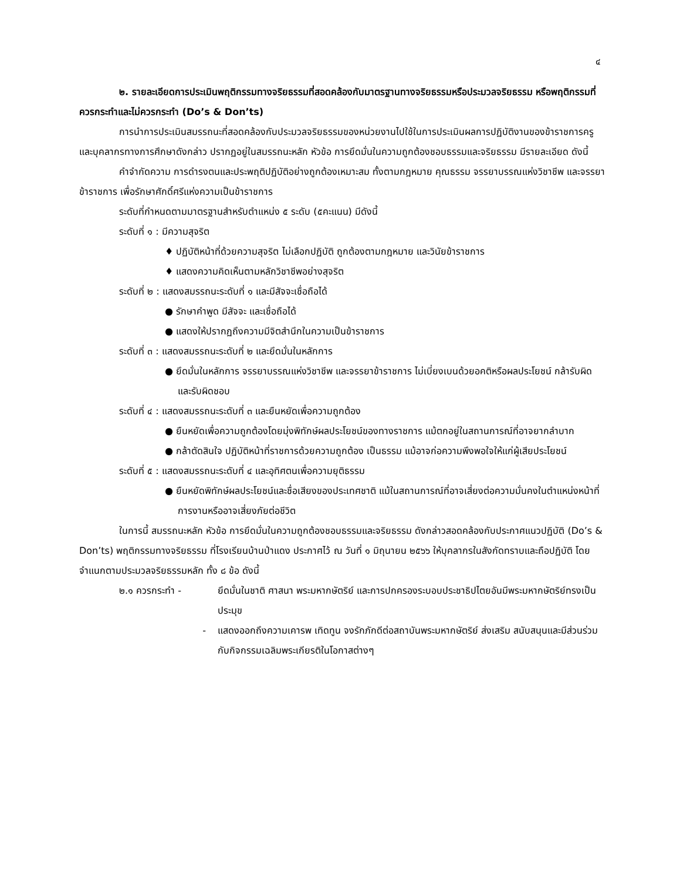๔
๒. รายละเอียดการประเมินพฤติกรรมทางจริยธรรมที่สอดคล้องกับมาตรฐานทางจริยธรรมหรือประมวลจริยธรรม หรือพฤติกรรมที่ควรกระทำและไม่ควรกระทำ (Do’s & Don’ts)
การนำการประเมินสมรรถนะที่สอดคล้องกับประมวลจริยธรรมของหน่วยงานไปใช้ในการประเมินผลการปฏิบัติงานของข้าราชการครูและบุคลากรทางการศึกษาดังกล่าว ปรากฏอยู่ในสมรรถนะหลัก หัวข้อ การยึดมั่นในความถูกต้องชอบธรรมและจริยธรรม มีรายละเอียด ดังนี้
คำจำกัดความ การดำรงตนและประพฤติปฏิบัติอย่างถูกต้องเหมาะสม ทั้งตามกฎหมาย คุณธรรม จรรยาบรรณแห่งวิชาชีพ และจรรยาข้าราชการ เพื่อรักษาศักดิ์ศรีแห่งความเป็นข้าราชการ
ระดับที่กำหนดตามมาตรฐานสำหรับตำแหน่ง ๕ ระดับ (๕คะแนน) มีดังนี้
ระดับที่ ๑ : มีความสุจริต
♦ ปฏิบัติหน้าที่ด้วยความสุจริต ไม่เลือกปฏิบัติ ถูกต้องตามกฎหมาย และวินัยข้าราชการ
♦ แสดงความคิดเห็นตามหลักวิชาชีพอย่างสุจริต
ระดับที่ ๒ : แสดงสมรรถนะระดับที่ ๑ และมีสัจจะเชื่อถือได้
● รักษาคำพูด มีสัจจะ และเชื่อถือได้
● แสดงให้ปรากฏถึงความมีจิตสำนึกในความเป็นข้าราชการ
ระดับที่ ๓ : แสดงสมรรถนะระดับที่ ๒ และยึดมั่นในหลักการ
● ยึดมั่นในหลักการ จรรยาบรรณแห่งวิชาชีพ และจรรยาข้าราชการ ไม่เบี่ยงเบนด้วยอคติหรือผลประโยชน์ กล้ารับผิด และรับผิดชอบ
ระดับที่ ๔ : แสดงสมรรถนะระดับที่ ๓ และยืนหยัดเพื่อความถูกต้อง
● ยืนหยัดเพื่อความถูกต้องโดยมุ่งพิทักษ์ผลประโยชน์ของทางราชการ แม้ตกอยู่ในสถานการณ์ที่อาจยากลำบาก
● กล้าตัดสินใจ ปฏิบัติหน้าที่ราชการด้วยความถูกต้อง เป็นธรรม แม้อาจก่อความพึงพอใจให้แก่ผู้เสียประโยชน์
ระดับที่ ๕ : แสดงสมรรถนะระดับที่ ๔ และอุทิศตนเพื่อความยุติธรรม
● ยืนหยัดพิทักษ์ผลประโยชน์และชื่อเสียงของประเทศชาติ แม้ในสถานการณ์ที่อาจเสี่ยงต่อความมั่นคงในตำแหน่งหน้าที่การงานหรืออาจเสี่ยงภัยต่อชีวิต
ในการนี้ สมรรถนะหลัก หัวข้อ การยึดมั่นในความถูกต้องชอบธรรมและจริยธรรม ดังกล่าวสอดคล้องกับประกาศแนวปฏิบัติ (Do’s & Don’ts) พฤติกรรมทางจริยธรรม ที่โรงเรียนบ้านป่าแดง ประกาศไว้ ณ วันที่ ๑ มิถุนายน ๒๕๖๖ ให้บุคลากรในสังกัดทราบและถือปฏิบัติ โดยจำแนกตามประมวลจริยธรรมหลัก ทั้ง ๘ ข้อ ดังนี้
๒.๑ ควรกระทำ - ยึดมั่นในชาติ ศาสนา พระมหากษัตริย์ และการปกครองระบอบประชาธิปไตยอันมีพระมหากษัตริย์ทรงเป็นประมุข
- แสดงออกถึงความเคารพ เทิดทูน จงรักภักดีต่อสถาบันพระมหากษัตริย์ ส่งเสริม สนับสนุนและมีส่วนร่วมกับกิจกรรมเฉลิมพระเกียรติในโอกาสต่างๆ